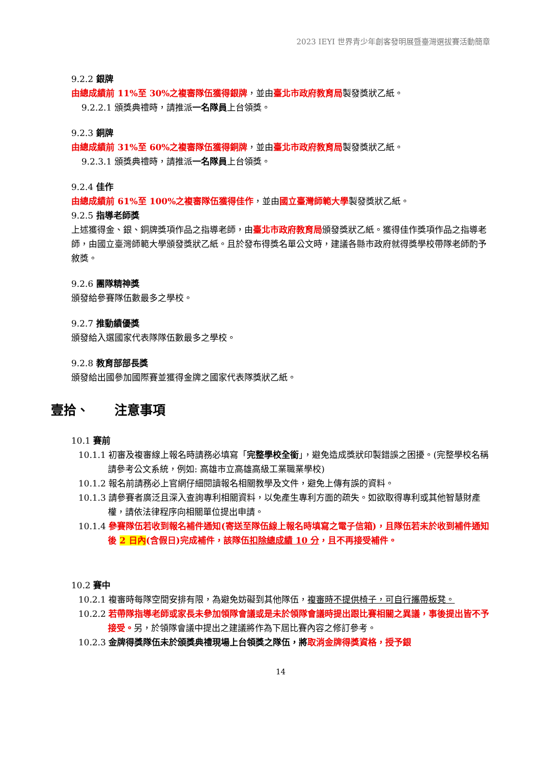2023 IEYI 世界青少年創客發明展暨臺灣選拔賽活動簡章
9.2.2 銀牌
由總成績前 11%至 30%之複審隊伍獲得銀牌，並由臺北市政府教育局製發獎狀乙紙。
9.2.2.1 頒獎典禮時，請推派一名隊員上台領獎。
9.2.3 銅牌
由總成績前 31%至 60%之複審隊伍獲得銅牌，並由臺北市政府教育局製發獎狀乙紙。
9.2.3.1 頒獎典禮時，請推派一名隊員上台領獎。
9.2.4 佳作
由總成績前 61%至 100%之複審隊伍獲得佳作，並由國立臺灣師範大學製發獎狀乙紙。
9.2.5 指導老師獎
上述獲得金、銀、銅牌獎項作品之指導老師，由臺北市政府教育局頒發獎狀乙紙。獲得佳作獎項作品之指導老師，由國立臺灣師範大學頒發獎狀乙紙。且於發布得獎名單公文時，建議各縣市政府就得獎學校帶隊老師酌予敘獎。
9.2.6 團隊精神獎
頒發給參賽隊伍數最多之學校。
9.2.7 推動績優獎
頒發給入選國家代表隊隊伍數最多之學校。
9.2.8 教育部部長獎
頒發給出國參加國際賽並獲得金牌之國家代表隊獎狀乙紙。
壹拾、　　注意事項
10.1 賽前
10.1.1 初審及複審線上報名時請務必填寫「完整學校全銜」，避免造成獎狀印製錯誤之困擾。(完整學校名稱請參考公文系統，例如: 高雄市立高雄高級工業職業學校)
10.1.2 報名前請務必上官網仔細閱讀報名相關教學及文件，避免上傳有誤的資料。
10.1.3 請參賽者廣泛且深入查詢專利相關資料，以免產生專利方面的疏失。如欲取得專利或其他智慧財產權，請依法律程序向相關單位提出申請。
10.1.4 參賽隊伍若收到報名補件通知(寄送至隊伍線上報名時填寫之電子信箱)，且隊伍若未於收到補件通知後 2 日內(含假日)完成補件，該隊伍扣除總成績 10 分，且不再接受補件。
10.2 賽中
10.2.1 複審時每隊空間安排有限，為避免妨礙到其他隊伍，複審時不提供椅子，可自行攜帶板凳。
10.2.2 若帶隊指導老師或家長未參加領隊會議或是未於領隊會議時提出跟比賽相關之異議，事後提出皆不予接受。另，於領隊會議中提出之建議將作為下屆比賽內容之修訂參考。
10.2.3 金牌得獎隊伍未於頒獎典禮現場上台領獎之隊伍，將 取消金牌得獎資格，授予銀
14